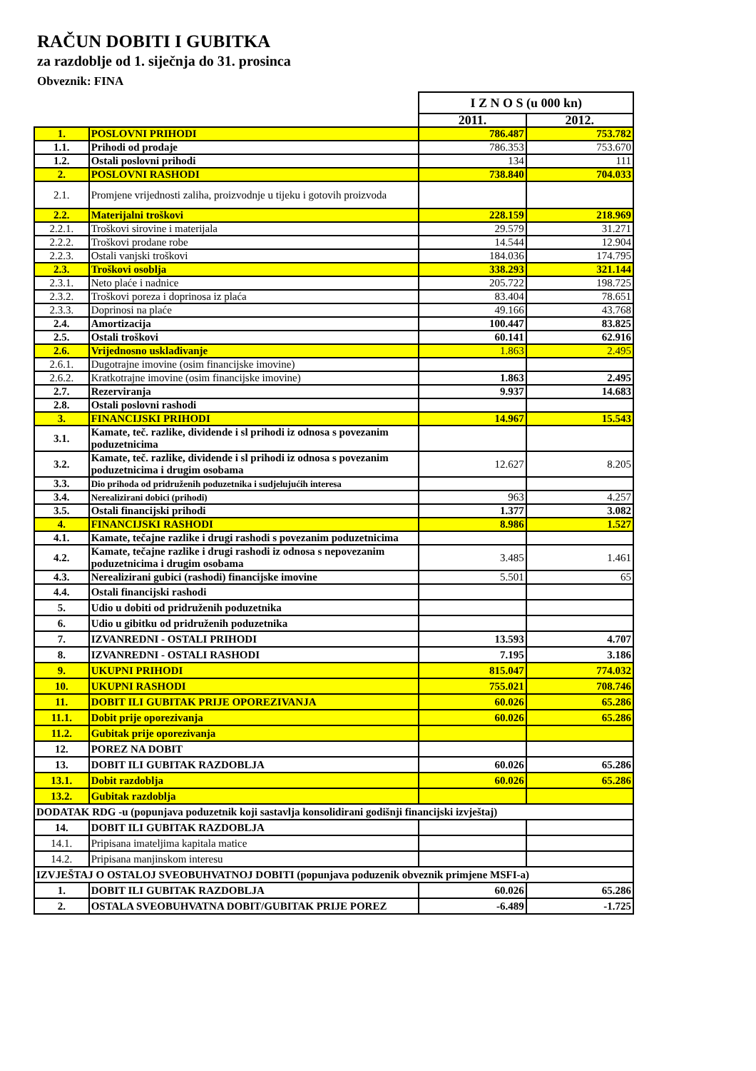RAČUN DOBITI I GUBITKA
za razdoblje od 1. siječnja do 31. prosinca
Obveznik: FINA
| | | I Z N O S (u 000 kn) | |
| | | 2011. | 2012. |
| 1. | POSLOVNI PRIHODI | 786.487 | 753.782 |
| 1.1. | Prihodi od prodaje | 786.353 | 753.670 |
| 1.2. | Ostali poslovni prihodi | 134 | 111 |
| 2. | POSLOVNI RASHODI | 738.840 | 704.033 |
| 2.1. | Promjene vrijednosti zaliha, proizvodnje u tijeku i gotovih proizvoda | | |
| 2.2. | Materijalni troškovi | 228.159 | 218.969 |
| 2.2.1. | Troškovi sirovine i materijala | 29.579 | 31.271 |
| 2.2.2. | Troškovi prodane robe | 14.544 | 12.904 |
| 2.2.3. | Ostali vanjski troškovi | 184.036 | 174.795 |
| 2.3. | Troškovi osoblja | 338.293 | 321.144 |
| 2.3.1. | Neto plaće i nadnice | 205.722 | 198.725 |
| 2.3.2. | Troškovi poreza i doprinosa iz plaća | 83.404 | 78.651 |
| 2.3.3. | Doprinosi na plaće | 49.166 | 43.768 |
| 2.4. | Amortizacija | 100.447 | 83.825 |
| 2.5. | Ostali troškovi | 60.141 | 62.916 |
| 2.6. | Vrijednosno usklađivanje | 1.863 | 2.495 |
| 2.6.1. | Dugotrajne imovine (osim financijske imovine) | | |
| 2.6.2. | Kratkotrajne imovine (osim financijske imovine) | 1.863 | 2.495 |
| 2.7. | Rezerviranja | 9.937 | 14.683 |
| 2.8. | Ostali poslovni rashodi | | |
| 3. | FINANCIJSKI PRIHODI | 14.967 | 15.543 |
| 3.1. | Kamate, teč. razlike, dividende i sl prihodi iz odnosa s povezanim poduzetnicima | | |
| 3.2. | Kamate, teč. razlike, dividende i sl prihodi iz odnosa s povezanim poduzetnicima i drugim osobama | 12.627 | 8.205 |
| 3.3. | Dio prihoda od pridruženih poduzetnika i sudjelujućih interesa | | |
| 3.4. | Nerealizirani dobici (prihodi) | 963 | 4.257 |
| 3.5. | Ostali financijski prihodi | 1.377 | 3.082 |
| 4. | FINANCIJSKI RASHODI | 8.986 | 1.527 |
| 4.1. | Kamate, tečajne razlike i drugi rashodi s povezanim poduzetnicima | | |
| 4.2. | Kamate, tečajne razlike i drugi rashodi iz odnosa s nepovezanim poduzetnicima i drugim osobama | 3.485 | 1.461 |
| 4.3. | Nerealizirani gubici (rashodi) financijske imovine | 5.501 | 65 |
| 4.4. | Ostali financijski rashodi | | |
| 5. | Udio u dobiti od pridruženih poduzetnika | | |
| 6. | Udio u gibitku od pridruženih poduzetnika | | |
| 7. | IZVANREDNI - OSTALI PRIHODI | 13.593 | 4.707 |
| 8. | IZVANREDNI - OSTALI RASHODI | 7.195 | 3.186 |
| 9. | UKUPNI PRIHODI | 815.047 | 774.032 |
| 10. | UKUPNI RASHODI | 755.021 | 708.746 |
| 11. | DOBIT ILI GUBITAK PRIJE OPOREZIVANJA | 60.026 | 65.286 |
| 11.1. | Dobit prije oporezivanja | 60.026 | 65.286 |
| 11.2. | Gubitak prije oporezivanja | | |
| 12. | POREZ NA DOBIT | | |
| 13. | DOBIT ILI GUBITAK RAZDOBLJA | 60.026 | 65.286 |
| 13.1. | Dobit razdoblja | 60.026 | 65.286 |
| 13.2. | Gubitak razdoblja | | |
| DODATAK RDG -u (popunjava poduzetnik koji sastavlja konsolidirani godišnji financijski izvještaj) | | | |
| 14. | DOBIT ILI GUBITAK RAZDOBLJA | | |
| 14.1. | Pripisana imateljima kapitala matice | | |
| 14.2. | Pripisana manjinskom interesu | | |
| IZVJEŠTAJ O OSTALOJ SVEOBUHVATNOJ DOBITI (popunjava poduzenik obveznik primjene MSFI-a) | | | |
| 1. | DOBIT ILI GUBITAK RAZDOBLJA | 60.026 | 65.286 |
| 2. | OSTALA SVEOBUHVATNA DOBIT/GUBITAK PRIJE POREZ | -6.489 | -1.725 |